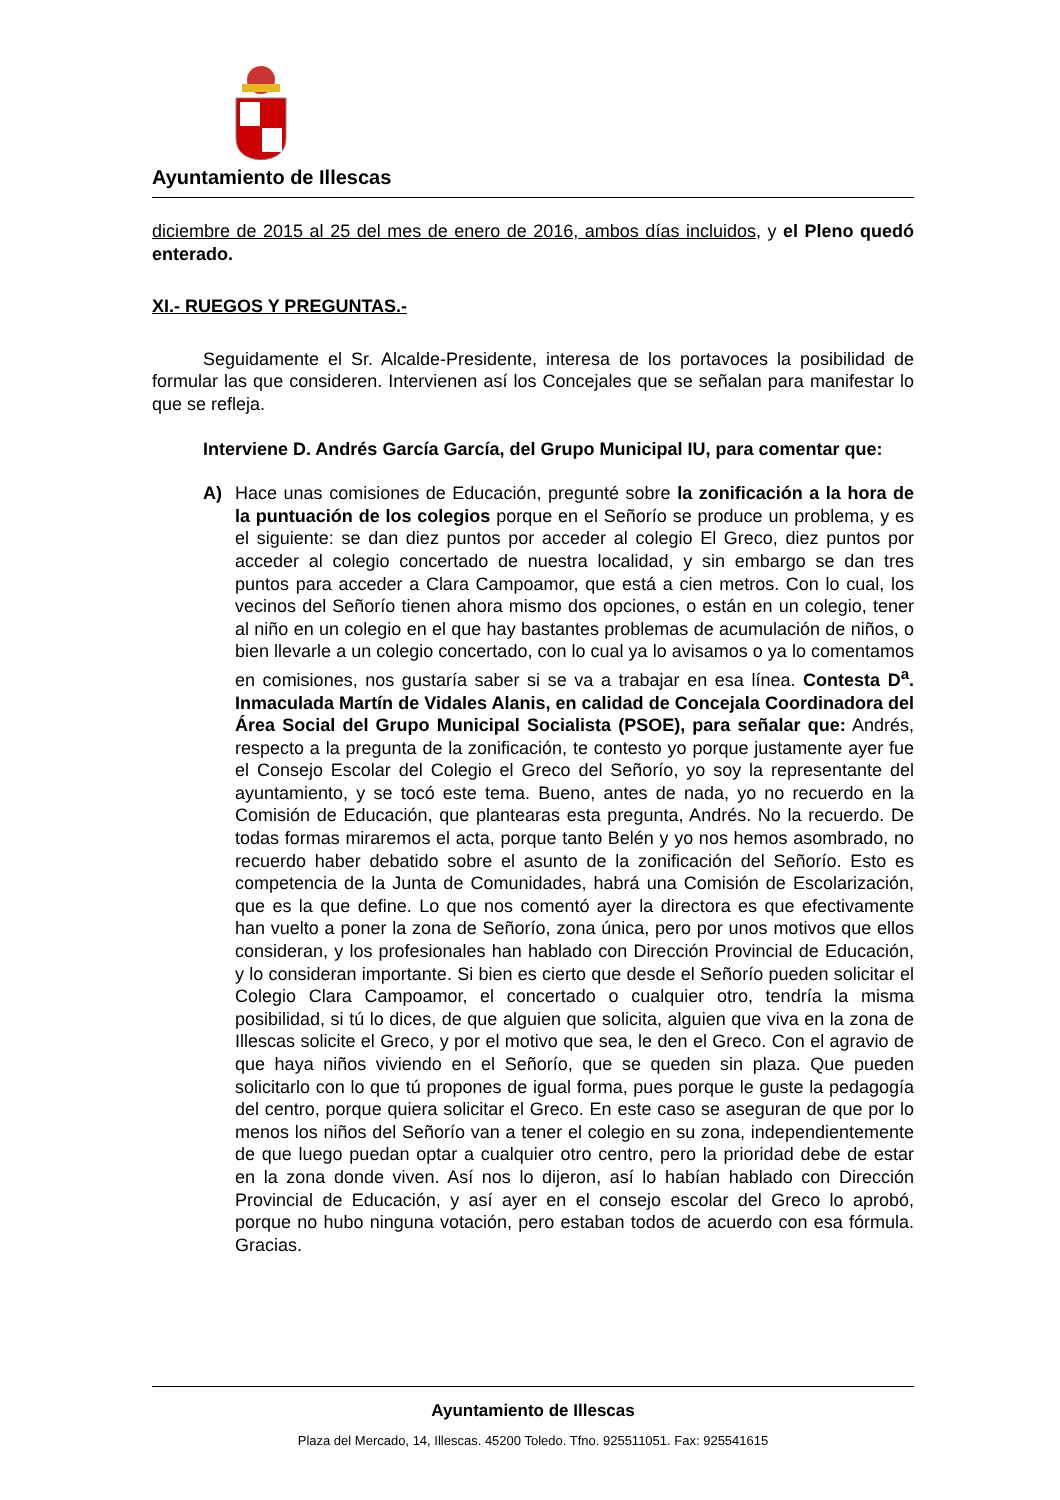Ayuntamiento de Illescas
diciembre de 2015 al 25 del mes de enero de 2016, ambos días incluidos, y el Pleno quedó enterado.
XI.- RUEGOS Y PREGUNTAS.-
Seguidamente el Sr. Alcalde-Presidente, interesa de los portavoces la posibilidad de formular las que consideren. Intervienen así los Concejales que se señalan para manifestar lo que se refleja.
Interviene D. Andrés García García, del Grupo Municipal IU, para comentar que:
A) Hace unas comisiones de Educación, pregunté sobre la zonificación a la hora de la puntuación de los colegios porque en el Señorío se produce un problema, y es el siguiente: se dan diez puntos por acceder al colegio El Greco, diez puntos por acceder al colegio concertado de nuestra localidad, y sin embargo se dan tres puntos para acceder a Clara Campoamor, que está a cien metros. Con lo cual, los vecinos del Señorío tienen ahora mismo dos opciones, o están en un colegio, tener al niño en un colegio en el que hay bastantes problemas de acumulación de niños, o bien llevarle a un colegio concertado, con lo cual ya lo avisamos o ya lo comentamos en comisiones, nos gustaría saber si se va a trabajar en esa línea. Contesta D<sup>a</sup>. Inmaculada Martín de Vidales Alanis, en calidad de Concejala Coordinadora del Área Social del Grupo Municipal Socialista (PSOE), para señalar que: Andrés, respecto a la pregunta de la zonificación, te contesto yo porque justamente ayer fue el Consejo Escolar del Colegio el Greco del Señorío, yo soy la representante del ayuntamiento, y se tocó este tema. Bueno, antes de nada, yo no recuerdo en la Comisión de Educación, que plantearas esta pregunta, Andrés. No la recuerdo. De todas formas miraremos el acta, porque tanto Belén y yo nos hemos asombrado, no recuerdo haber debatido sobre el asunto de la zonificación del Señorío. Esto es competencia de la Junta de Comunidades, habrá una Comisión de Escolarización, que es la que define. Lo que nos comentó ayer la directora es que efectivamente han vuelto a poner la zona de Señorío, zona única, pero por unos motivos que ellos consideran, y los profesionales han hablado con Dirección Provincial de Educación, y lo consideran importante. Si bien es cierto que desde el Señorío pueden solicitar el Colegio Clara Campoamor, el concertado o cualquier otro, tendría la misma posibilidad, si tú lo dices, de que alguien que solicita, alguien que viva en la zona de Illescas solicite el Greco, y por el motivo que sea, le den el Greco. Con el agravio de que haya niños viviendo en el Señorío, que se queden sin plaza. Que pueden solicitarlo con lo que tú propones de igual forma, pues porque le guste la pedagogía del centro, porque quiera solicitar el Greco. En este caso se aseguran de que por lo menos los niños del Señorío van a tener el colegio en su zona, independientemente de que luego puedan optar a cualquier otro centro, pero la prioridad debe de estar en la zona donde viven. Así nos lo dijeron, así lo habían hablado con Dirección Provincial de Educación, y así ayer en el consejo escolar del Greco lo aprobó, porque no hubo ninguna votación, pero estaban todos de acuerdo con esa fórmula. Gracias.
Ayuntamiento de Illescas
Plaza del Mercado, 14, Illescas. 45200 Toledo. Tfno. 925511051. Fax: 925541615